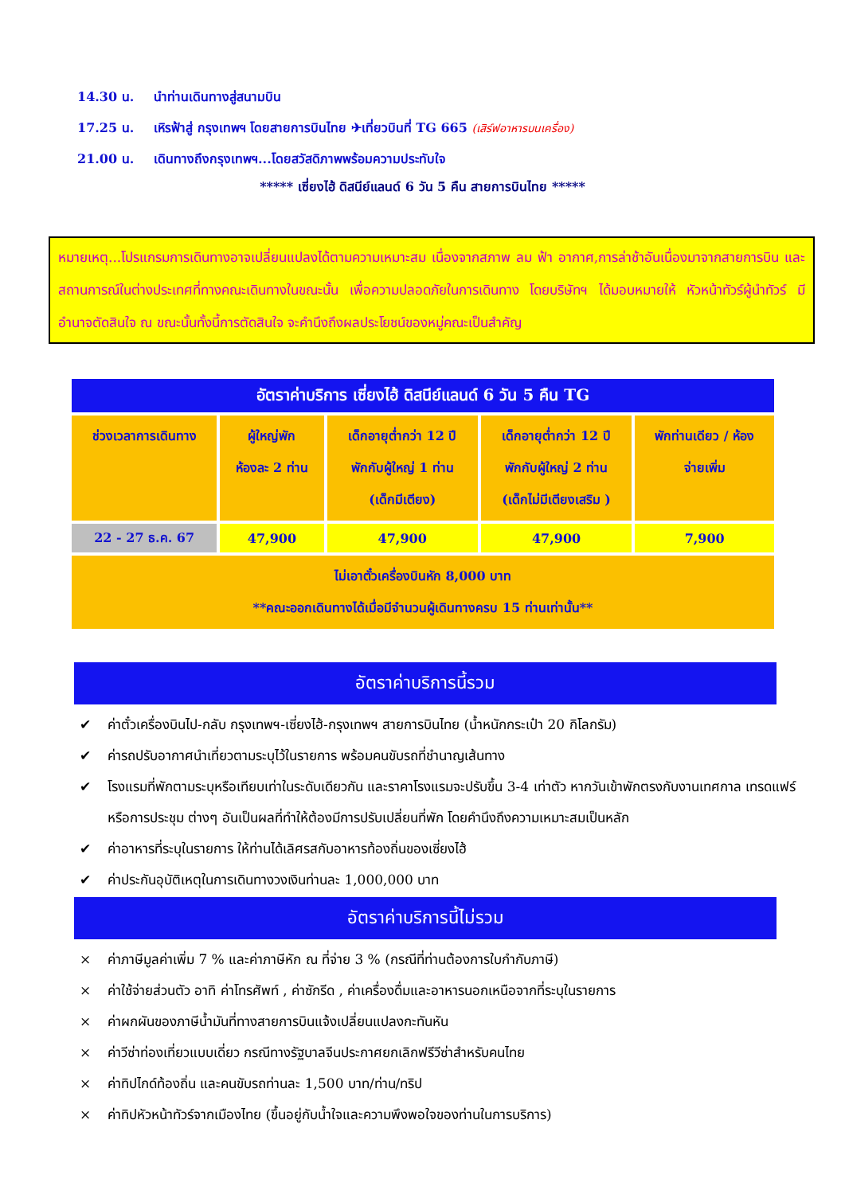14.30 น. นำท่านเดินทางสู่สนามบิน
17.25 น. เหิรฟ้าสู่ กรุงเทพฯ โดยสายการบินไทย ✈เที่ยวบินที่ TG 665 (เสิร์ฟอาหารบนเครื่อง)
21.00 น. เดินทางถึงกรุงเทพฯ...โดยสวัสดิภาพพร้อมความประทับใจ
***** เซี่ยงไฮ้ ดิสนีย์แลนด์ 6 วัน 5 คืน สายการบินไทย *****
หมายเหตุ...โปรแกรมการเดินทางอาจเปลี่ยนแปลงได้ตามความเหมาะสม เนื่องจากสภาพ ลม ฟ้า อากาศ,การล่าช้าอันเนื่องมาจากสายการบิน และสถานการณ์ในต่างประเทศที่ทางคณะเดินทางในขณะนั้น เพื่อความปลอดภัยในการเดินทาง โดยบริษัทฯ ได้มอบหมายให้ หัวหน้าทัวร์ผู้นำทัวร์ มีอำนาจตัดสินใจ ณ ขณะนั้นทั้งนี้การตัดสินใจ จะคำนึงถึงผลประโยชน์ของหมู่คณะเป็นสำคัญ
| อัตราค่าบริการ เซี่ยงไฮ้ ดิสนีย์แลนด์ 6 วัน 5 คืน TG | | | | |
| --- | --- | --- | --- | --- |
| ช่วงเวลาการเดินทาง | ผู้ใหญ่พัก ห้องละ 2 ท่าน | เด็กอายุต่ำกว่า 12 ปี พักกับผู้ใหญ่ 1 ท่าน (เด็กมีเตียง) | เด็กอายุต่ำกว่า 12 ปี พักกับผู้ใหญ่ 2 ท่าน (เด็กไม่มีเตียงเสริม ) | พักท่านเดียว / ห้อง จ่ายเพิ่ม |
| 22 - 27 ธ.ค. 67 | 47,900 | 47,900 | 47,900 | 7,900 |
| ไม่เอาตั๋วเครื่องบินหัก 8,000 บาท **คณะออกเดินทางได้เมื่อมีจำนวนผู้เดินทางครบ 15 ท่านเท่านั้น** | | | | |
อัตราค่าบริการนี้รวม
✔ ค่าตั๋วเครื่องบินไป-กลับ กรุงเทพฯ-เซี่ยงไฮ้-กรุงเทพฯ สายการบินไทย (น้ำหนักกระเป๋า 20 กิโลกรัม)
✔ ค่ารถปรับอากาศนำเที่ยวตามระบุไว้ในรายการ พร้อมคนขับรถที่ชำนาญเส้นทาง
✔ โรงแรมที่พักตามระบุหรือเทียบเท่าในระดับเดียวกัน และราคาโรงแรมจะปรับขึ้น 3-4 เท่าตัว หากวันเข้าพักตรงกับงานเทศกาล เทรดแฟร์หรือการประชุม ต่างๆ อันเป็นผลที่ทำให้ต้องมีการปรับเปลี่ยนที่พัก โดยคำนึงถึงความเหมาะสมเป็นหลัก
✔ ค่าอาหารที่ระบุในรายการ ให้ท่านได้เลิศรสกับอาหารท้องถิ่นของเซี่ยงไฮ้
✔ ค่าประกันอุบัติเหตุในการเดินทางวงเงินท่านละ 1,000,000 บาท
อัตราค่าบริการนี้ไม่รวม
× ค่าภาษีมูลค่าเพิ่ม 7 % และค่าภาษีหัก ณ ที่จ่าย 3 % (กรณีที่ท่านต้องการใบกำกับภาษี)
× ค่าใช้จ่ายส่วนตัว อาทิ ค่าโทรศัพท์ , ค่าซักรีด , ค่าเครื่องดื่มและอาหารนอกเหนือจากที่ระบุในรายการ
× ค่าผกผันของภาษีน้ำมันที่ทางสายการบินแจ้งเปลี่ยนแปลงกะทันหัน
× ค่าวีซ่าท่องเที่ยวแบบเดี่ยว กรณีทางรัฐบาลจีนประกาศยกเลิกฟรีวีซ่าสำหรับคนไทย
× ค่าทิปไกด์ท้องถิ่น และคนขับรถท่านละ 1,500 บาท/ท่าน/ทริป
× ค่าทิปหัวหน้าทัวร์จากเมืองไทย (ขึ้นอยู่กับน้ำใจและความพึงพอใจของท่านในการบริการ)